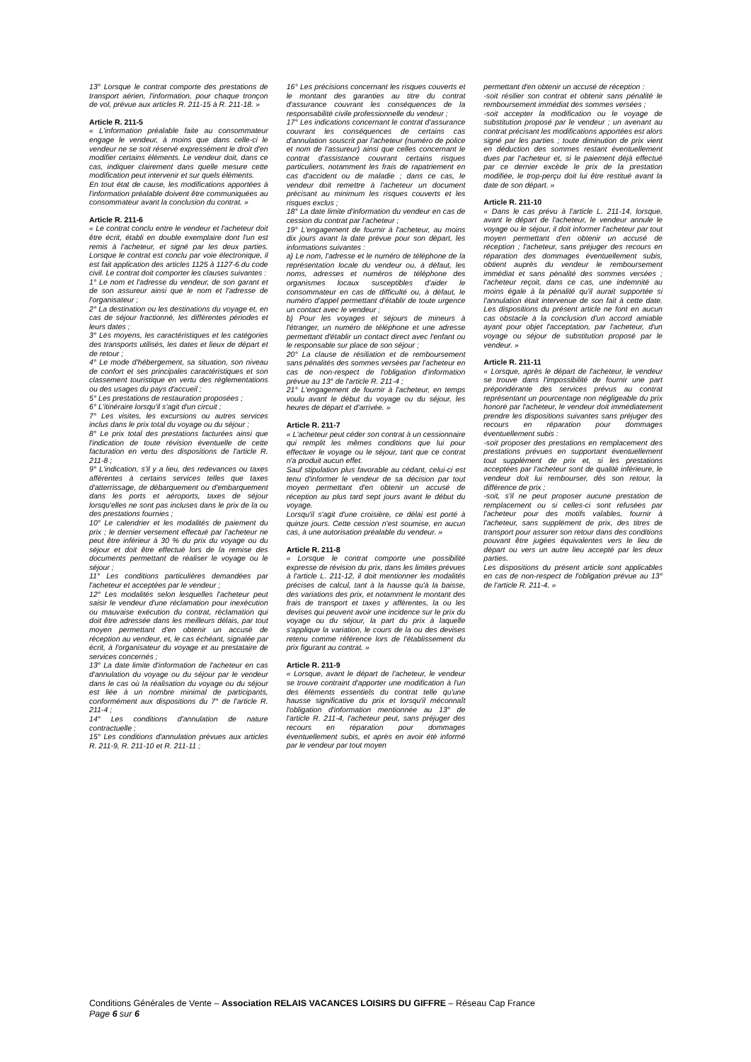13° Lorsque le contrat comporte des prestations de transport aérien, l'information, pour chaque tronçon de vol, prévue aux articles R. 211-15 à R. 211-18. »
Article R. 211-5
« L'information préalable faite au consommateur engage le vendeur, à moins que dans celle-ci le vendeur ne se soit réservé expressément le droit d'en modifier certains éléments. Le vendeur doit, dans ce cas, indiquer clairement dans quelle mesure cette modification peut intervenir et sur quels éléments.
En tout état de cause, les modifications apportées à l'information préalable doivent être communiquées au consommateur avant la conclusion du contrat. »
Article R. 211-6
« Le contrat conclu entre le vendeur et l'acheteur doit être écrit, établi en double exemplaire dont l'un est remis à l'acheteur, et signé par les deux parties. Lorsque le contrat est conclu par voie électronique, il est fait application des articles 1125 à 1127-6 du code civil. Le contrat doit comporter les clauses suivantes :
1° Le nom et l'adresse du vendeur, de son garant et de son assureur ainsi que le nom et l'adresse de l'organisateur ;
2° La destination ou les destinations du voyage et, en cas de séjour fractionné, les différentes périodes et leurs dates ;
3° Les moyens, les caractéristiques et les catégories des transports utilisés, les dates et lieux de départ et de retour ;
4° Le mode d'hébergement, sa situation, son niveau de confort et ses principales caractéristiques et son classement touristique en vertu des réglementations ou des usages du pays d'accueil ;
5° Les prestations de restauration proposées ;
6° L'itinéraire lorsqu'il s'agit d'un circuit ;
7° Les visites, les excursions ou autres services inclus dans le prix total du voyage ou du séjour ;
8° Le prix total des prestations facturées ainsi que l'indication de toute révision éventuelle de cette facturation en vertu des dispositions de l'article R. 211-8 ;
9° L'indication, s'il y a lieu, des redevances ou taxes afférentes à certains services telles que taxes d'atterrissage, de débarquement ou d'embarquement dans les ports et aéroports, taxes de séjour lorsqu'elles ne sont pas incluses dans le prix de la ou des prestations fournies ;
10° Le calendrier et les modalités de paiement du prix ; le dernier versement effectué par l'acheteur ne peut être inférieur à 30 % du prix du voyage ou du séjour et doit être effectué lors de la remise des documents permettant de réaliser le voyage ou le séjour ;
11° Les conditions particulières demandées par l'acheteur et acceptées par le vendeur ;
12° Les modalités selon lesquelles l'acheteur peut saisir le vendeur d'une réclamation pour inexécution ou mauvaise exécution du contrat, réclamation qui doit être adressée dans les meilleurs délais, par tout moyen permettant d'en obtenir un accusé de réception au vendeur, et, le cas échéant, signalée par écrit, à l'organisateur du voyage et au prestataire de services concernés ;
13° La date limite d'information de l'acheteur en cas d'annulation du voyage ou du séjour par le vendeur dans le cas où la réalisation du voyage ou du séjour est liée à un nombre minimal de participants, conformément aux dispositions du 7° de l'article R. 211-4 ;
14° Les conditions d'annulation de nature contractuelle ;
15° Les conditions d'annulation prévues aux articles R. 211-9, R. 211-10 et R. 211-11 ;
16° Les précisions concernant les risques couverts et le montant des garanties au titre du contrat d'assurance couvrant les conséquences de la responsabilité civile professionnelle du vendeur ;
17° Les indications concernant le contrat d'assurance couvrant les conséquences de certains cas d'annulation souscrit par l'acheteur (numéro de police et nom de l'assureur) ainsi que celles concernant le contrat d'assistance couvrant certains risques particuliers, notamment les frais de rapatriement en cas d'accident ou de maladie ; dans ce cas, le vendeur doit remettre à l'acheteur un document précisant au minimum les risques couverts et les risques exclus ;
18° La date limite d'information du vendeur en cas de cession du contrat par l'acheteur ;
19° L'engagement de fournir à l'acheteur, au moins dix jours avant la date prévue pour son départ, les informations suivantes :
a) Le nom, l'adresse et le numéro de téléphone de la représentation locale du vendeur ou, à défaut, les noms, adresses et numéros de téléphone des organismes locaux susceptibles d'aider le consommateur en cas de difficulté ou, à défaut, le numéro d'appel permettant d'établir de toute urgence un contact avec le vendeur ;
b) Pour les voyages et séjours de mineurs à l'étranger, un numéro de téléphone et une adresse permettant d'établir un contact direct avec l'enfant ou le responsable sur place de son séjour ;
20° La clause de résiliation et de remboursement sans pénalités des sommes versées par l'acheteur en cas de non-respect de l'obligation d'information prévue au 13° de l'article R. 211-4 ;
21° L'engagement de fournir à l'acheteur, en temps voulu avant le début du voyage ou du séjour, les heures de départ et d'arrivée. »
Article R. 211-7
« L'acheteur peut céder son contrat à un cessionnaire qui remplit les mêmes conditions que lui pour effectuer le voyage ou le séjour, tant que ce contrat n'a produit aucun effet.
Sauf stipulation plus favorable au cédant, celui-ci est tenu d'informer le vendeur de sa décision par tout moyen permettant d'en obtenir un accusé de réception au plus tard sept jours avant le début du voyage.
Lorsqu'il s'agit d'une croisière, ce délai est porté à quinze jours. Cette cession n'est soumise, en aucun cas, à une autorisation préalable du vendeur. »
Article R. 211-8
« Lorsque le contrat comporte une possibilité expresse de révision du prix, dans les limites prévues à l'article L. 211-12, il doit mentionner les modalités précises de calcul, tant à la hausse qu'à la baisse, des variations des prix, et notamment le montant des frais de transport et taxes y afférentes, la ou les devises qui peuvent avoir une incidence sur le prix du voyage ou du séjour, la part du prix à laquelle s'applique la variation, le cours de la ou des devises retenu comme référence lors de l'établissement du prix figurant au contrat. »
Article R. 211-9
« Lorsque, avant le départ de l'acheteur, le vendeur se trouve contraint d'apporter une modification à l'un des éléments essentiels du contrat telle qu'une hausse significative du prix et lorsqu'il méconnaît l'obligation d'information mentionnée au 13° de l'article R. 211-4, l'acheteur peut, sans préjuger des recours en réparation pour dommages éventuellement subis, et après en avoir été informé par le vendeur par tout moyen
permettant d'en obtenir un accusé de réception :
-soit résilier son contrat et obtenir sans pénalité le remboursement immédiat des sommes versées ;
-soit accepter la modification ou le voyage de substitution proposé par le vendeur ; un avenant au contrat précisant les modifications apportées est alors signé par les parties ; toute diminution de prix vient en déduction des sommes restant éventuellement dues par l'acheteur et, si le paiement déjà effectué par ce dernier excède le prix de la prestation modifiée, le trop-perçu doit lui être restitué avant la date de son départ. »
Article R. 211-10
« Dans le cas prévu à l'article L. 211-14, lorsque, avant le départ de l'acheteur, le vendeur annule le voyage ou le séjour, il doit informer l'acheteur par tout moyen permettant d'en obtenir un accusé de réception ; l'acheteur, sans préjuger des recours en réparation des dommages éventuellement subis, obtient auprès du vendeur le remboursement immédiat et sans pénalité des sommes versées ; l'acheteur reçoit, dans ce cas, une indemnité au moins égale à la pénalité qu'il aurait supportée si l'annulation était intervenue de son fait à cette date. Les dispositions du présent article ne font en aucun cas obstacle à la conclusion d'un accord amiable ayant pour objet l'acceptation, par l'acheteur, d'un voyage ou séjour de substitution proposé par le vendeur. »
Article R. 211-11
« Lorsque, après le départ de l'acheteur, le vendeur se trouve dans l'impossibilité de fournir une part prépondérante des services prévus au contrat représentant un pourcentage non négligeable du prix honoré par l'acheteur, le vendeur doit immédiatement prendre les dispositions suivantes sans préjuger des recours en réparation pour dommages éventuellement subis :
-soit proposer des prestations en remplacement des prestations prévues en supportant éventuellement tout supplément de prix et, si les prestations acceptées par l'acheteur sont de qualité inférieure, le vendeur doit lui rembourser, dès son retour, la différence de prix ;
-soit, s'il ne peut proposer aucune prestation de remplacement ou si celles-ci sont refusées par l'acheteur pour des motifs valables, fournir à l'acheteur, sans supplément de prix, des titres de transport pour assurer son retour dans des conditions pouvant être jugées équivalentes vers le lieu de départ ou vers un autre lieu accepté par les deux parties.
Les dispositions du présent article sont applicables en cas de non-respect de l'obligation prévue au 13° de l'article R. 211-4. »
Conditions Générales de Vente – Association RELAIS VACANCES LOISIRS DU GIFFRE – Réseau Cap France
Page 6 sur 6